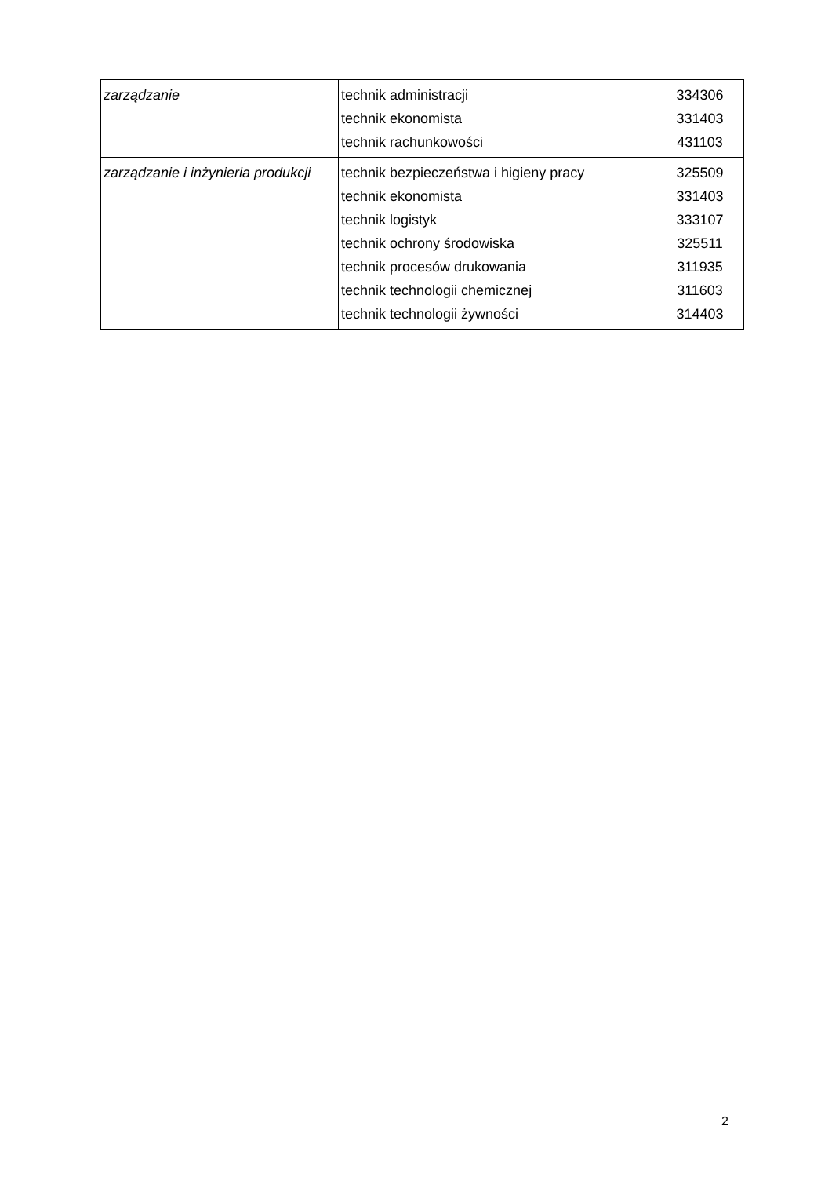| zarządzanie | technik administracji technik ekonomista technik rachunkowości | 334306 331403 431103 |
| zarządzanie i inżynieria produkcji | technik bezpieczeństwa i higieny pracy technik ekonomista technik logistyk technik ochrony środowiska technik procesów drukowania technik technologii chemicznej technik technologii żywności | 325509 331403 333107 325511 311935 311603 314403 |
2